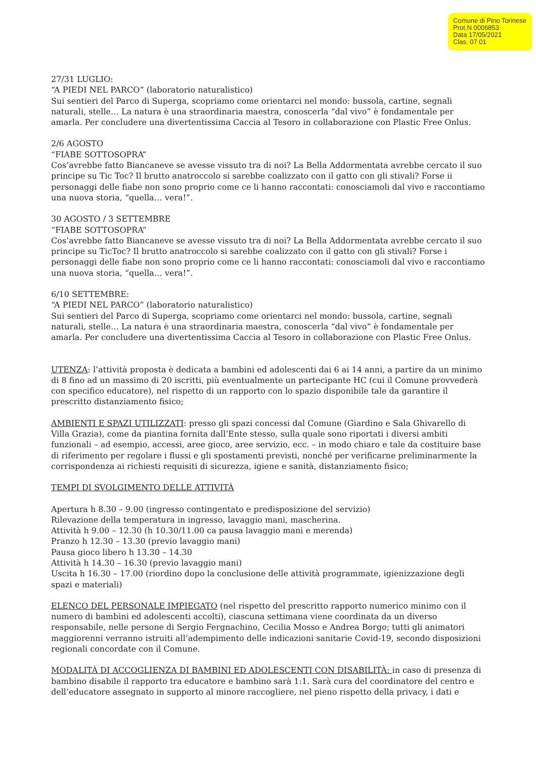Comune di Pino Torinese
Prot.N 0006853
Data 17/05/2021
Clas. 07 01
27/31 LUGLIO:
“A PIEDI NEL PARCO” (laboratorio naturalistico)
Sui sentieri del Parco di Superga, scopriamo come orientarci nel mondo: bussola, cartine, segnali naturali, stelle… La natura è una straordinaria maestra, conoscerla “dal vivo” è fondamentale per amarla. Per concludere una divertentissima Caccia al Tesoro in collaborazione con Plastic Free Onlus.
2/6 AGOSTO
“FIABE SOTTOSOPRA”
Cos’avrebbe fatto Biancaneve se avesse vissuto tra di noi? La Bella Addormentata avrebbe cercato il suo principe su Tic Toc? Il brutto anatroccolo si sarebbe coalizzato con il gatto con gli stivali? Forse ii personaggi delle fiabe non sono proprio come ce li hanno raccontati: conosciamoli dal vivo e raccontiamo una nuova storia, “quella… vera!”.
30 AGOSTO / 3 SETTEMBRE
“FIABE SOTTOSOPRA”
Cos’avrebbe fatto Biancaneve se avesse vissuto tra di noi? La Bella Addormentata avrebbe cercato il suo principe su TicToc? Il brutto anatroccolo si sarebbe coalizzato con il gatto con gli stivali? Forse i personaggi delle fiabe non sono proprio come ce li hanno raccontati: conosciamoli dal vivo e raccontiamo una nuova storia, “quella… vera!”.
6/10 SETTEMBRE:
“A PIEDI NEL PARCO” (laboratorio naturalistico)
Sui sentieri del Parco di Superga, scopriamo come orientarci nel mondo: bussola, cartine, segnali naturali, stelle… La natura è una straordinaria maestra, conoscerla “dal vivo” è fondamentale per amarla. Per concludere una divertentissima Caccia al Tesoro in collaborazione con Plastic Free Onlus.
UTENZA: l’attività proposta è dedicata a bambini ed adolescenti dai 6 ai 14 anni, a partire da un minimo di 8 fino ad un massimo di 20 iscritti, più eventualmente un partecipante HC (cui il Comune provvederà con specifico educatore), nel rispetto di un rapporto con lo spazio disponibile tale da garantire il prescritto distanziamento fisico;
AMBIENTI E SPAZI UTILIZZATI: presso gli spazi concessi dal Comune (Giardino e Sala Ghivarello di Villa Grazia), come da piantina fornita dall’Ente stesso, sulla quale sono riportati i diversi ambiti funzionali – ad esempio, accessi, aree gioco, aree servizio, ecc. – in modo chiaro e tale da costituire base di riferimento per regolare i flussi e gli spostamenti previsti, nonché per verificarne preliminarmente la corrispondenza ai richiesti requisiti di sicurezza, igiene e sanità, distanziamento fisico;
TEMPI DI SVOLGIMENTO DELLE ATTIVITÀ
Apertura h 8.30 – 9.00 (ingresso contingentato e predisposizione del servizio)
Rilevazione della temperatura in ingresso, lavaggio mani, mascherina.
Attività h 9.00 – 12.30 (h 10.30/11.00 ca pausa lavaggio mani e merenda)
Pranzo h 12.30 – 13.30 (previo lavaggio mani)
Pausa gioco libero h 13.30 – 14.30
Attività h 14.30 – 16.30 (previo lavaggio mani)
Uscita h 16.30 – 17.00 (riordino dopo la conclusione delle attività programmate, igienizzazione degli spazi e materiali)
ELENCO DEL PERSONALE IMPIEGATO (nel rispetto del prescritto rapporto numerico minimo con il numero di bambini ed adolescenti accolti), ciascuna settimana viene coordinata da un diverso responsabile, nelle persone di Sergio Fergnachino, Cecilia Mosso e Andrea Borgo; tutti gli animatori maggiorenni verranno istruiti all’adempimento delle indicazioni sanitarie Covid-19, secondo disposizioni regionali concordate con il Comune.
MODALITÀ DI ACCOGLIENZA DI BAMBINI ED ADOLESCENTI CON DISABILITÀ: in caso di presenza di bambino disabile il rapporto tra educatore e bambino sarà 1:1. Sarà cura del coordinatore del centro e dell’educatore assegnato in supporto al minore raccogliere, nel pieno rispetto della privacy, i dati e